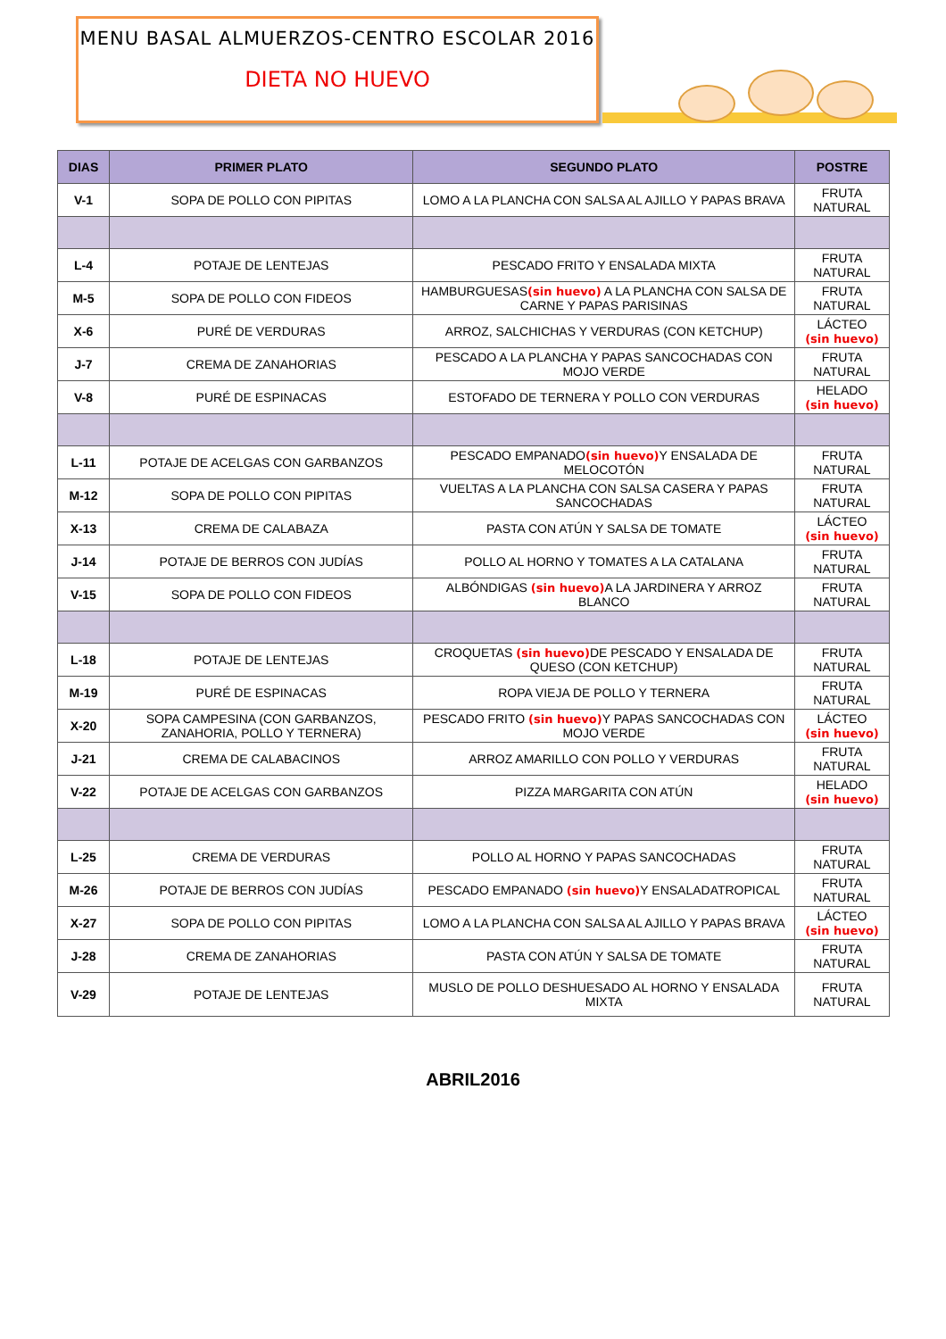MENU BASAL ALMUERZOS-CENTRO ESCOLAR 2016
DIETA NO HUEVO
| DIAS | PRIMER PLATO | SEGUNDO PLATO | POSTRE |
| --- | --- | --- | --- |
| V-1 | SOPA DE POLLO CON PIPITAS | LOMO A LA PLANCHA CON SALSA AL AJILLO Y PAPAS BRAVA | FRUTA NATURAL |
| L-4 | POTAJE DE LENTEJAS | PESCADO FRITO Y ENSALADA MIXTA | FRUTA NATURAL |
| M-5 | SOPA DE POLLO CON FIDEOS | HAMBURGUESAS (sin huevo) A LA PLANCHA CON SALSA DE CARNE Y PAPAS PARISINAS | FRUTA NATURAL |
| X-6 | PURÉ DE VERDURAS | ARROZ, SALCHICHAS Y VERDURAS (CON KETCHUP) | LÁCTEO (sin huevo) |
| J-7 | CREMA DE ZANAHORIAS | PESCADO A LA PLANCHA Y PAPAS SANCOCHADAS CON MOJO VERDE | FRUTA NATURAL |
| V-8 | PURÉ DE ESPINACAS | ESTOFADO DE TERNERA Y POLLO CON VERDURAS | HELADO (sin huevo) |
| L-11 | POTAJE DE ACELGAS CON GARBANZOS | PESCADO EMPANADO (sin huevo) Y ENSALADA DE MELOCOTÓN | FRUTA NATURAL |
| M-12 | SOPA DE POLLO CON PIPITAS | VUELTAS A LA PLANCHA CON SALSA CASERA Y PAPAS SANCOCHADAS | FRUTA NATURAL |
| X-13 | CREMA DE CALABAZA | PASTA CON ATÚN Y SALSA DE TOMATE | LÁCTEO (sin huevo) |
| J-14 | POTAJE DE BERROS CON JUDÍAS | POLLO AL HORNO Y TOMATES A LA CATALANA | FRUTA NATURAL |
| V-15 | SOPA DE POLLO CON FIDEOS | ALBÓNDIGAS (sin huevo) A LA JARDINERA Y ARROZ BLANCO | FRUTA NATURAL |
| L-18 | POTAJE DE LENTEJAS | CROQUETAS (sin huevo) DE PESCADO Y ENSALADA DE QUESO (CON KETCHUP) | FRUTA NATURAL |
| M-19 | PURÉ DE ESPINACAS | ROPA VIEJA DE POLLO Y TERNERA | FRUTA NATURAL |
| X-20 | SOPA CAMPESINA (CON GARBANZOS, ZANAHORIA, POLLO Y TERNERA) | PESCADO FRITO (sin huevo) Y PAPAS SANCOCHADAS CON MOJO VERDE | LÁCTEO (sin huevo) |
| J-21 | CREMA DE CALABACINOS | ARROZ AMARILLO CON POLLO Y VERDURAS | FRUTA NATURAL |
| V-22 | POTAJE DE ACELGAS CON GARBANZOS | PIZZA MARGARITA CON ATÚN | HELADO (sin huevo) |
| L-25 | CREMA DE VERDURAS | POLLO AL HORNO Y PAPAS SANCOCHADAS | FRUTA NATURAL |
| M-26 | POTAJE DE BERROS CON JUDÍAS | PESCADO EMPANADO (sin huevo) Y ENSALADATROPICAL | FRUTA NATURAL |
| X-27 | SOPA DE POLLO CON PIPITAS | LOMO A LA PLANCHA CON SALSA AL AJILLO Y PAPAS BRAVA | LÁCTEO (sin huevo) |
| J-28 | CREMA DE ZANAHORIAS | PASTA CON ATÚN Y SALSA DE TOMATE | FRUTA NATURAL |
| V-29 | POTAJE DE LENTEJAS | MUSLO DE POLLO DESHUESADO AL HORNO Y ENSALADA MIXTA | FRUTA NATURAL |
ABRIL2016